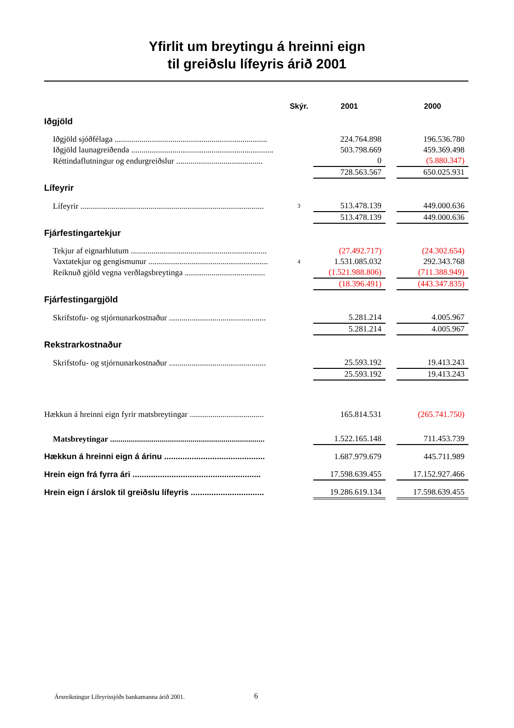Yfirlit um breytingu á hreinni eign
til greiðslu lífeyris árið 2001
| | Skýr. | 2001 | | 2000 |
| --- | --- | --- | --- | --- |
| Iðgjöld | | | | |
| Iðgjöld sjóðfélaga .......................................................................... | | 224.764.898 | | 196.536.780 |
| Iðgjöld launagreiðenda ..................................................................... | | 503.798.669 | | 459.369.498 |
| Réttindaflutningur og endurgreiðslur .......................................... | | 0 | | (5.880.347) |
| | | 728.563.567 | | 650.025.931 |
| Lífeyrir | | | | |
| Lífeyrir ......................................................................................... | 3 | 513.478.139 | | 449.000.636 |
| | | 513.478.139 | | 449.000.636 |
| Fjárfestingartekjur | | | | |
| Tekjur af eignarhlutum .................................................................. | | (27.492.717) | | (24.302.654) |
| Vaxtatekjur og gengismunur .......................................................... | 4 | 1.531.085.032 | | 292.343.768 |
| Reiknuð gjöld vegna verðlagsbreytinga ....................................... | | (1.521.988.806) | | (711.388.949) |
| | | (18.396.491) | | (443.347.835) |
| Fjárfestingargjöld | | | | |
| Skrifstofu- og stjórnunarkostnaður ............................................... | | 5.281.214 | | 4.005.967 |
| | | 5.281.214 | | 4.005.967 |
| Rekstrarkostnaður | | | | |
| Skrifstofu- og stjórnunarkostnaður ............................................... | | 25.593.192 | | 19.413.243 |
| | | 25.593.192 | | 19.413.243 |
| Hækkun á hreinni eign fyrir matsbreytingar .................................... | | 165.814.531 | | (265.741.750) |
| Matsbreytingar ........................................................................... | | 1.522.165.148 | | 711.453.739 |
| Hækkun á hreinni eign á árinu ............................................ | | 1.687.979.679 | | 445.711.989 |
| Hrein eign frá fyrra ári ........................................................ | | 17.598.639.455 | | 17.152.927.466 |
| Hrein eign í árslok til greiðslu lífeyris ................................ | | 19.286.619.134 | | 17.598.639.455 |
Ársreikningur Lífeyrissjóðs bankamanna árið 2001.
6